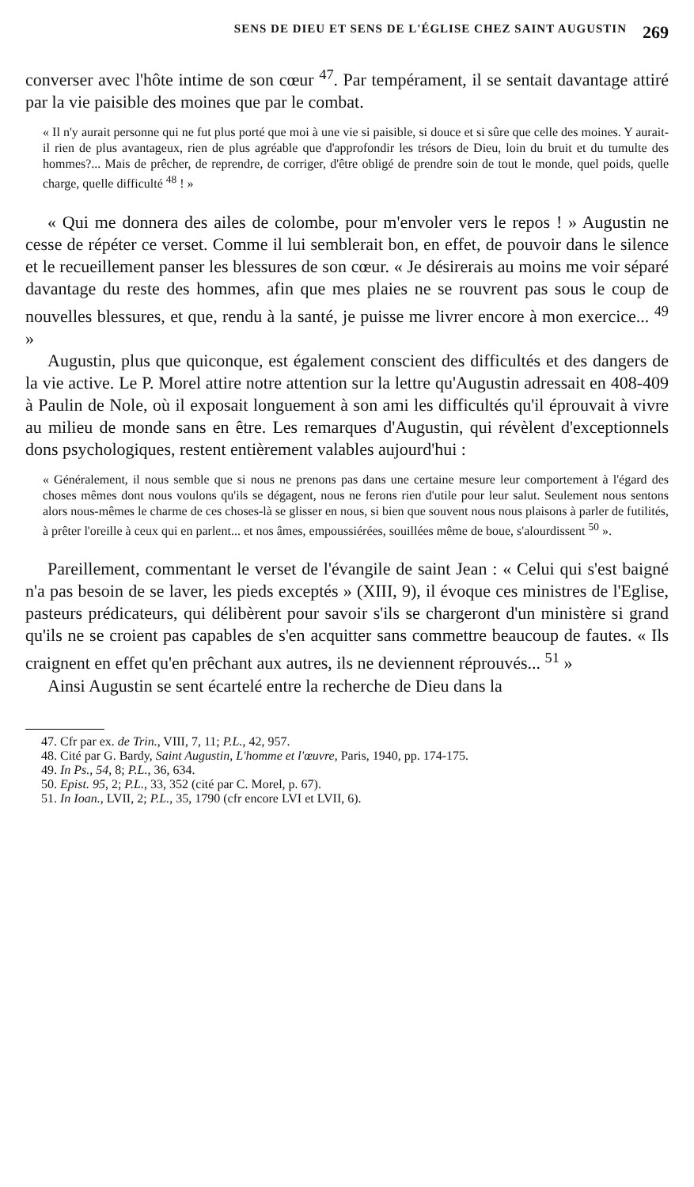SENS DE DIEU ET SENS DE L'ÉGLISE CHEZ SAINT AUGUSTIN 269
converser avec l'hôte intime de son cœur <sup>47</sup>. Par tempérament, il se sentait davantage attiré par la vie paisible des moines que par le combat.
« Il n'y aurait personne qui ne fut plus porté que moi à une vie si paisible, si douce et si sûre que celle des moines. Y aurait-il rien de plus avantageux, rien de plus agréable que d'approfondir les trésors de Dieu, loin du bruit et du tumulte des hommes?... Mais de prêcher, de reprendre, de corriger, d'être obligé de prendre soin de tout le monde, quel poids, quelle charge, quelle difficulté <sup>48</sup> ! »
« Qui me donnera des ailes de colombe, pour m'envoler vers le repos ! » Augustin ne cesse de répéter ce verset. Comme il lui semblerait bon, en effet, de pouvoir dans le silence et le recueillement panser les blessures de son cœur. « Je désirerais au moins me voir séparé davantage du reste des hommes, afin que mes plaies ne se rouvrent pas sous le coup de nouvelles blessures, et que, rendu à la santé, je puisse me livrer encore à mon exercice... <sup>49</sup> »
Augustin, plus que quiconque, est également conscient des difficultés et des dangers de la vie active. Le P. Morel attire notre attention sur la lettre qu'Augustin adressait en 408-409 à Paulin de Nole, où il exposait longuement à son ami les difficultés qu'il éprouvait à vivre au milieu de monde sans en être. Les remarques d'Augustin, qui révèlent d'exceptionnels dons psychologiques, restent entièrement valables aujourd'hui :
« Généralement, il nous semble que si nous ne prenons pas dans une certaine mesure leur comportement à l'égard des choses mêmes dont nous voulons qu'ils se dégagent, nous ne ferons rien d'utile pour leur salut. Seulement nous sentons alors nous-mêmes le charme de ces choses-là se glisser en nous, si bien que souvent nous nous plaisons à parler de futilités, à prêter l'oreille à ceux qui en parlent... et nos âmes, empoussiérées, souillées même de boue, s'alourdissent <sup>50</sup> ».
Pareillement, commentant le verset de l'évangile de saint Jean : « Celui qui s'est baigné n'a pas besoin de se laver, les pieds exceptés » (XIII, 9), il évoque ces ministres de l'Eglise, pasteurs prédicateurs, qui délibèrent pour savoir s'ils se chargeront d'un ministère si grand qu'ils ne se croient pas capables de s'en acquitter sans commettre beaucoup de fautes. « Ils craignent en effet qu'en prêchant aux autres, ils ne deviennent réprouvés... <sup>51</sup> »
Ainsi Augustin se sent écartelé entre la recherche de Dieu dans la
47. Cfr par ex. de Trin., VIII, 7, 11; P.L., 42, 957.
48. Cité par G. Bardy, Saint Augustin, L'homme et l'œuvre, Paris, 1940, pp. 174-175.
49. In Ps., 54, 8; P.L., 36, 634.
50. Epist. 95, 2; P.L., 33, 352 (cité par C. Morel, p. 67).
51. In Ioan., LVII, 2; P.L., 35, 1790 (cfr encore LVI et LVII, 6).